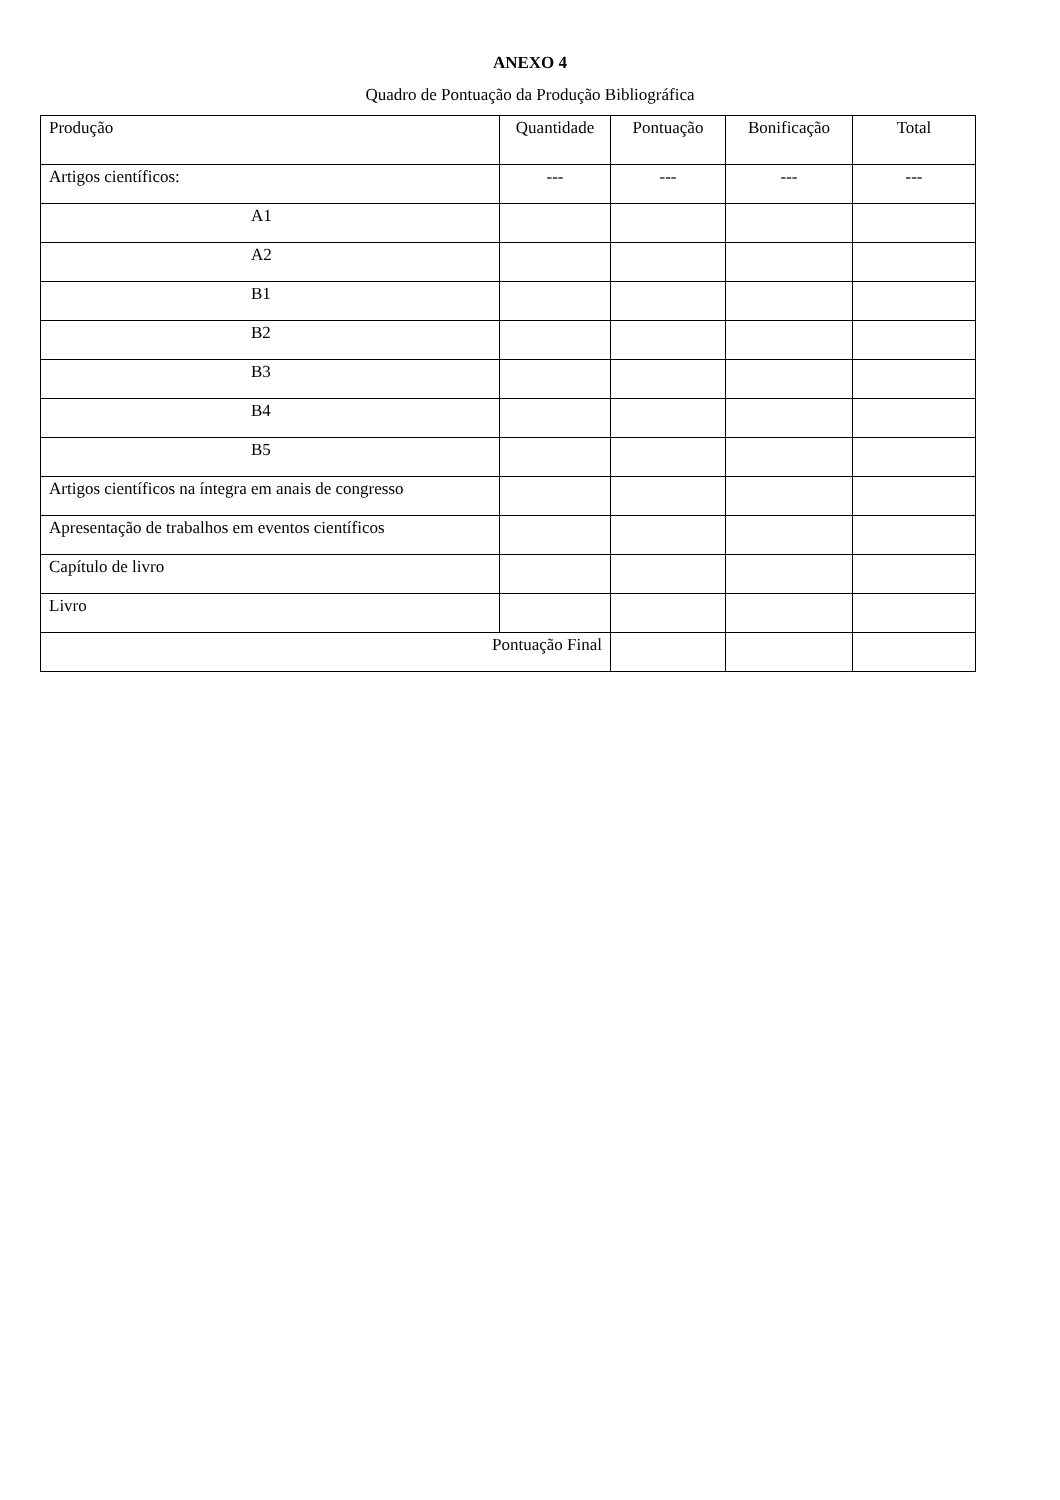ANEXO 4
Quadro de Pontuação da Produção Bibliográfica
| Produção | Quantidade | Pontuação | Bonificação | Total |
| --- | --- | --- | --- | --- |
| Artigos científicos: | --- | --- | --- | --- |
| A1 | | | | |
| A2 | | | | |
| B1 | | | | |
| B2 | | | | |
| B3 | | | | |
| B4 | | | | |
| B5 | | | | |
| Artigos científicos na íntegra em anais de congresso | | | | |
| Apresentação de trabalhos em eventos científicos | | | | |
| Capítulo de livro | | | | |
| Livro | | | | |
| Pontuação Final | | | | |